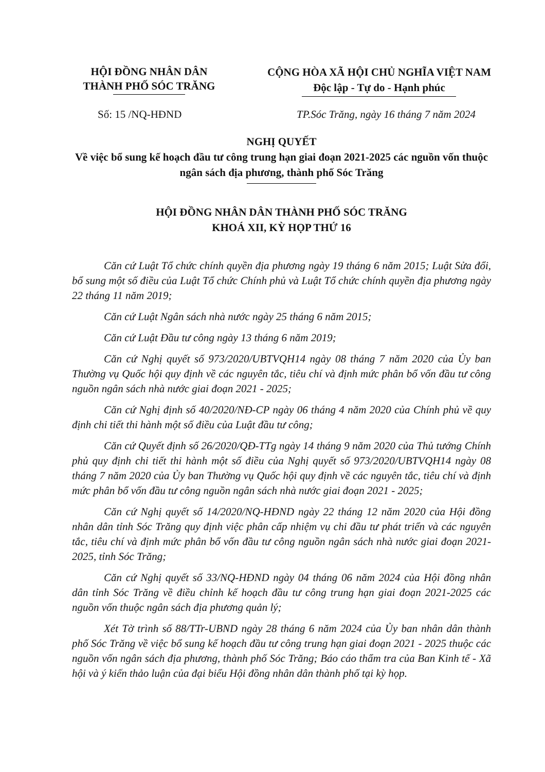HỘI ĐỒNG NHÂN DÂN
THÀNH PHỐ SÓC TRĂNG
CỘNG HÒA XÃ HỘI CHỦ NGHĨA VIỆT NAM
Độc lập - Tự do - Hạnh phúc
Số: 15 /NQ-HĐND TP.Sóc Trăng, ngày 16 tháng 7 năm 2024
NGHỊ QUYẾT
Về việc bổ sung kế hoạch đầu tư công trung hạn giai đoạn 2021-2025 các nguồn vốn thuộc ngân sách địa phương, thành phố Sóc Trăng
HỘI ĐỒNG NHÂN DÂN THÀNH PHỐ SÓC TRĂNG
KHOÁ XII, KỲ HỌP THỨ 16
Căn cứ Luật Tổ chức chính quyền địa phương ngày 19 tháng 6 năm 2015; Luật Sửa đổi, bổ sung một số điều của Luật Tổ chức Chính phủ và Luật Tổ chức chính quyền địa phương ngày 22 tháng 11 năm 2019;
Căn cứ Luật Ngân sách nhà nước ngày 25 tháng 6 năm 2015;
Căn cứ Luật Đầu tư công ngày 13 tháng 6 năm 2019;
Căn cứ Nghị quyết số 973/2020/UBTVQH14 ngày 08 tháng 7 năm 2020 của Ủy ban Thường vụ Quốc hội quy định về các nguyên tắc, tiêu chí và định mức phân bổ vốn đầu tư công nguồn ngân sách nhà nước giai đoạn 2021 - 2025;
Căn cứ Nghị định số 40/2020/NĐ-CP ngày 06 tháng 4 năm 2020 của Chính phủ về quy định chi tiết thi hành một số điều của Luật đầu tư công;
Căn cứ Quyết định số 26/2020/QĐ-TTg ngày 14 tháng 9 năm 2020 của Thủ tướng Chính phủ quy định chi tiết thi hành một số điều của Nghị quyết số 973/2020/UBTVQH14 ngày 08 tháng 7 năm 2020 của Ủy ban Thường vụ Quốc hội quy định về các nguyên tắc, tiêu chí và định mức phân bổ vốn đầu tư công nguồn ngân sách nhà nước giai đoạn 2021 - 2025;
Căn cứ Nghị quyết số 14/2020/NQ-HĐND ngày 22 tháng 12 năm 2020 của Hội đồng nhân dân tỉnh Sóc Trăng quy định việc phân cấp nhiệm vụ chi đầu tư phát triển và các nguyên tắc, tiêu chí và định mức phân bổ vốn đầu tư công nguồn ngân sách nhà nước giai đoạn 2021-2025, tỉnh Sóc Trăng;
Căn cứ Nghị quyết số 33/NQ-HĐND ngày 04 tháng 06 năm 2024 của Hội đồng nhân dân tỉnh Sóc Trăng về điều chỉnh kế hoạch đầu tư công trung hạn giai đoạn 2021-2025 các nguồn vốn thuộc ngân sách địa phương quản lý;
Xét Tờ trình số 88/TTr-UBND ngày 28 tháng 6 năm 2024 của Ủy ban nhân dân thành phố Sóc Trăng về việc bổ sung kế hoạch đầu tư công trung hạn giai đoạn 2021 - 2025 thuộc các nguồn vốn ngân sách địa phương, thành phố Sóc Trăng; Báo cáo thẩm tra của Ban Kinh tế - Xã hội và ý kiến thảo luận của đại biểu Hội đồng nhân dân thành phố tại kỳ họp.